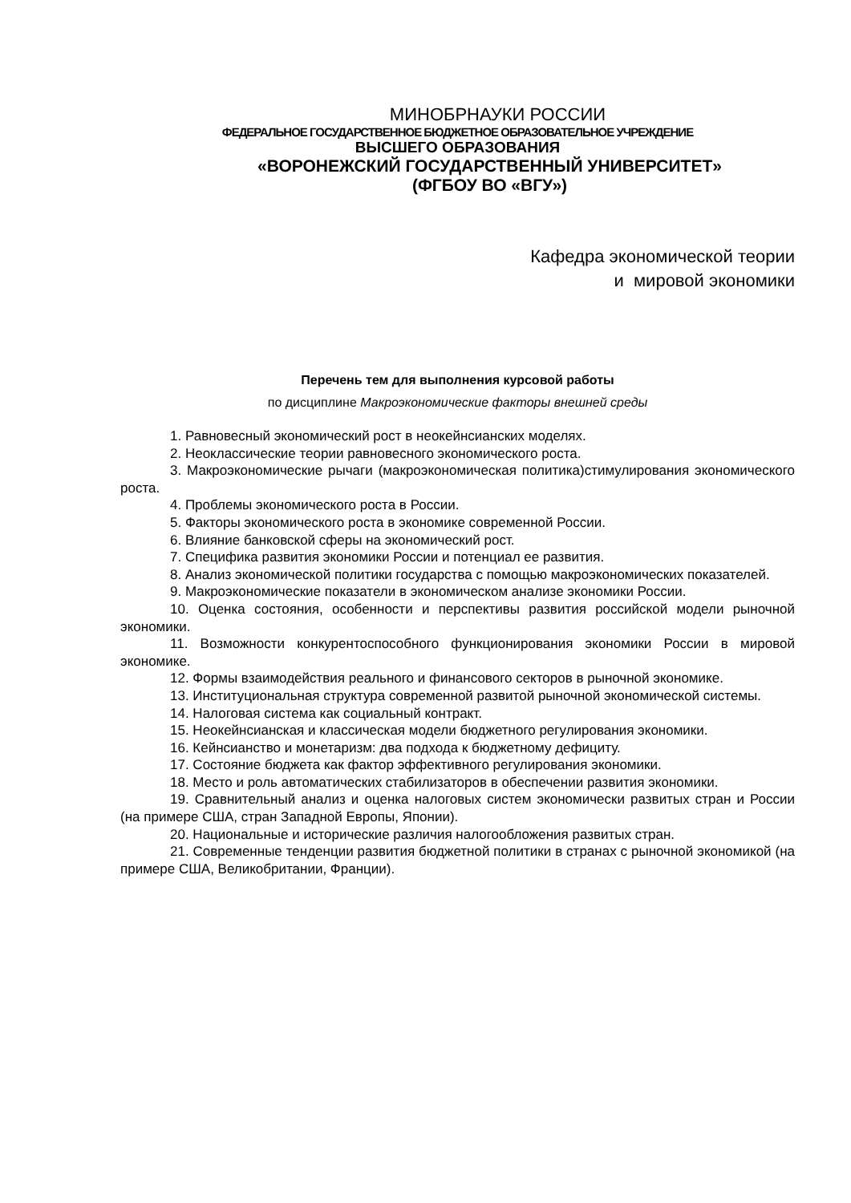МИНОБРНАУКИ РОССИИ
ФЕДЕРАЛЬНОЕ ГОСУДАРСТВЕННОЕ БЮДЖЕТНОЕ ОБРАЗОВАТЕЛЬНОЕ УЧРЕЖДЕНИЕ
ВЫСШЕГО ОБРАЗОВАНИЯ
«ВОРОНЕЖСКИЙ ГОСУДАРСТВЕННЫЙ УНИВЕРСИТЕТ»
(ФГБОУ ВО «ВГУ»)
Кафедра экономической теории
и мировой экономики
Перечень тем для выполнения курсовой работы
по дисциплине Макроэкономические факторы внешней среды
1. Равновесный экономический рост в неокейнсианских моделях.
2. Неоклассические теории равновесного экономического роста.
3. Макроэкономические рычаги (макроэкономическая политика)стимулирования экономического роста.
4. Проблемы экономического роста в России.
5. Факторы экономического роста в экономике современной России.
6. Влияние банковской сферы на экономический рост.
7. Специфика развития экономики России и потенциал ее развития.
8. Анализ экономической политики государства с помощью макроэкономических показателей.
9. Макроэкономические показатели в экономическом анализе экономики России.
10. Оценка состояния, особенности и перспективы развития российской модели рыночной экономики.
11. Возможности конкурентоспособного функционирования экономики России в мировой экономике.
12. Формы взаимодействия реального и финансового секторов в рыночной экономике.
13. Институциональная структура современной развитой рыночной экономической системы.
14. Налоговая система как социальный контракт.
15. Неокейнсианская и классическая модели бюджетного регулирования экономики.
16. Кейнсианство и монетаризм: два подхода к бюджетному дефициту.
17. Состояние бюджета как фактор эффективного регулирования экономики.
18. Место и роль автоматических стабилизаторов в обеспечении развития экономики.
19. Сравнительный анализ и оценка налоговых систем экономически развитых стран и России (на примере США, стран Западной Европы, Японии).
20. Национальные и исторические различия налогообложения развитых стран.
21. Современные тенденции развития бюджетной политики в странах с рыночной экономикой (на примере США, Великобритании, Франции).